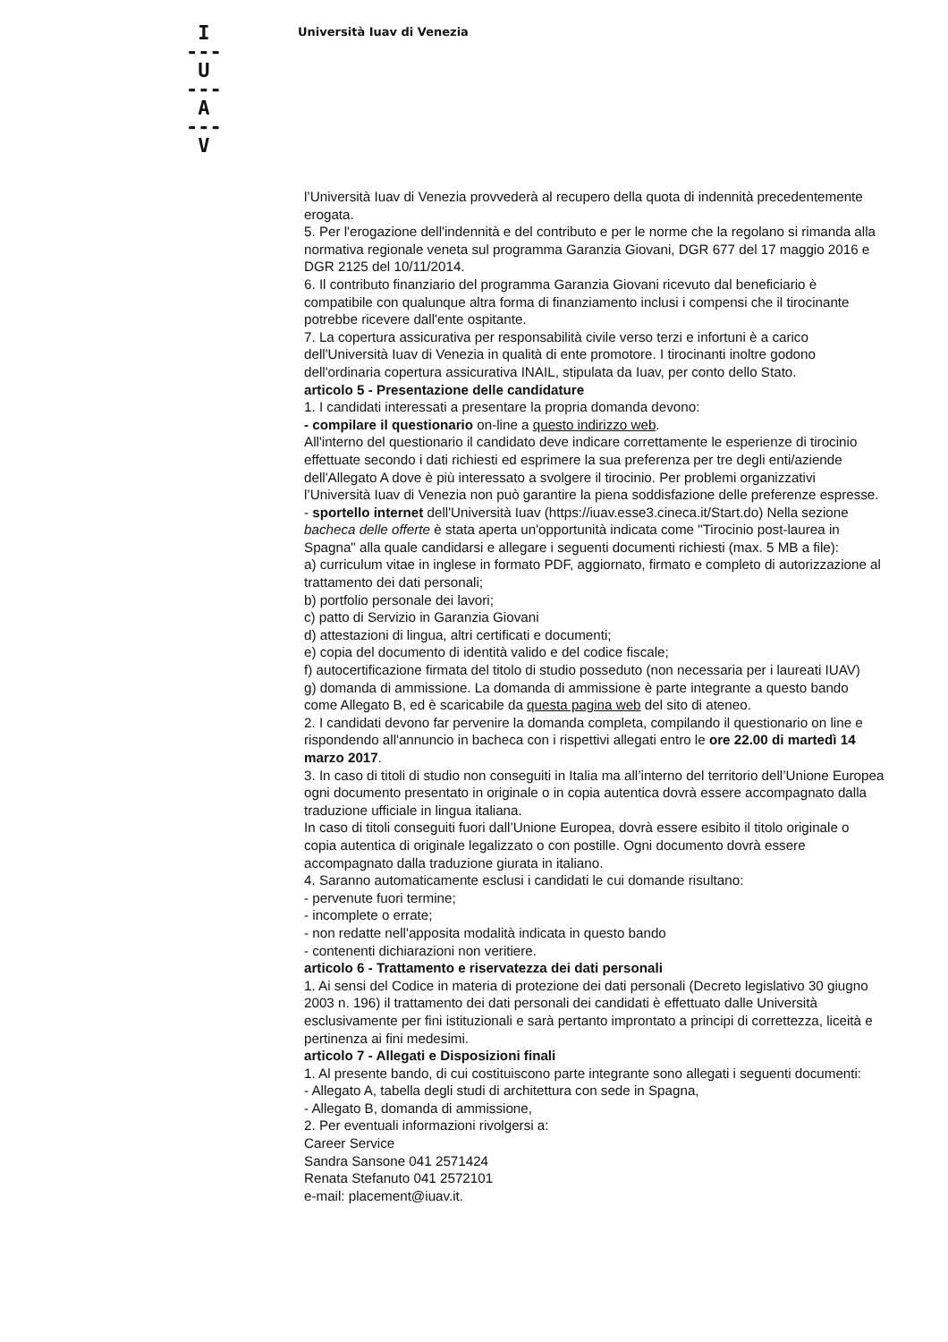I
---
U
---
A
---
V
Università Iuav di Venezia
l’Università Iuav di Venezia provvederà al recupero della quota di indennità precedentemente erogata.
5. Per l'erogazione dell'indennità e del contributo e per le norme che la regolano si rimanda alla normativa regionale veneta sul programma Garanzia Giovani, DGR 677 del 17 maggio 2016 e DGR 2125 del 10/11/2014.
6. Il contributo finanziario del programma Garanzia Giovani ricevuto dal beneficiario è compatibile con qualunque altra forma di finanziamento inclusi i compensi che il tirocinante potrebbe ricevere dall'ente ospitante.
7. La copertura assicurativa per responsabilità civile verso terzi e infortuni è a carico dell'Università Iuav di Venezia in qualità di ente promotore. I tirocinanti inoltre godono dell'ordinaria copertura assicurativa INAIL, stipulata da Iuav, per conto dello Stato.
articolo 5 - Presentazione delle candidature
1. I candidati interessati a presentare la propria domanda devono:
- compilare il questionario on-line a questo indirizzo web.
All'interno del questionario il candidato deve indicare correttamente le esperienze di tirocinio effettuate secondo i dati richiesti ed esprimere la sua preferenza per tre degli enti/aziende dell'Allegato A dove è più interessato a svolgere il tirocinio. Per problemi organizzativi l’Università Iuav di Venezia non può garantire la piena soddisfazione delle preferenze espresse.
- sportello internet dell'Università Iuav (https://iuav.esse3.cineca.it/Start.do) Nella sezione bacheca delle offerte è stata aperta un'opportunità indicata come "Tirocinio post-laurea in Spagna" alla quale candidarsi e allegare i seguenti documenti richiesti (max. 5 MB a file):
a) curriculum vitae in inglese in formato PDF, aggiornato, firmato e completo di autorizzazione al trattamento dei dati personali;
b) portfolio personale dei lavori;
c) patto di Servizio in Garanzia Giovani
d) attestazioni di lingua, altri certificati e documenti;
e) copia del documento di identità valido e del codice fiscale;
f) autocertificazione firmata del titolo di studio posseduto (non necessaria per i laureati IUAV)
g) domanda di ammissione. La domanda di ammissione è parte integrante a questo bando come Allegato B, ed è scaricabile da questa pagina web del sito di ateneo.
2. I candidati devono far pervenire la domanda completa, compilando il questionario on line e rispondendo all'annuncio in bacheca con i rispettivi allegati entro le ore 22.00 di martedì 14 marzo 2017.
3. In caso di titoli di studio non conseguiti in Italia ma all’interno del territorio dell’Unione Europea ogni documento presentato in originale o in copia autentica dovrà essere accompagnato dalla traduzione ufficiale in lingua italiana.
In caso di titoli conseguiti fuori dall’Unione Europea, dovrà essere esibito il titolo originale o copia autentica di originale legalizzato o con postille. Ogni documento dovrà essere accompagnato dalla traduzione giurata in italiano.
4. Saranno automaticamente esclusi i candidati le cui domande risultano:
- pervenute fuori termine;
- incomplete o errate;
- non redatte nell'apposita modalità indicata in questo bando
- contenenti dichiarazioni non veritiere.
articolo 6 - Trattamento e riservatezza dei dati personali
1. Ai sensi del Codice in materia di protezione dei dati personali (Decreto legislativo 30 giugno 2003 n. 196) il trattamento dei dati personali dei candidati è effettuato dalle Università esclusivamente per fini istituzionali e sarà pertanto improntato a principi di correttezza, liceità e pertinenza ai fini medesimi.
articolo 7 - Allegati e Disposizioni finali
1. Al presente bando, di cui costituiscono parte integrante sono allegati i seguenti documenti:
- Allegato A, tabella degli studi di architettura con sede in Spagna,
- Allegato B, domanda di ammissione,
2. Per eventuali informazioni rivolgersi a:
Career Service
Sandra Sansone 041 2571424
Renata Stefanuto 041 2572101
e-mail: placement@iuav.it.